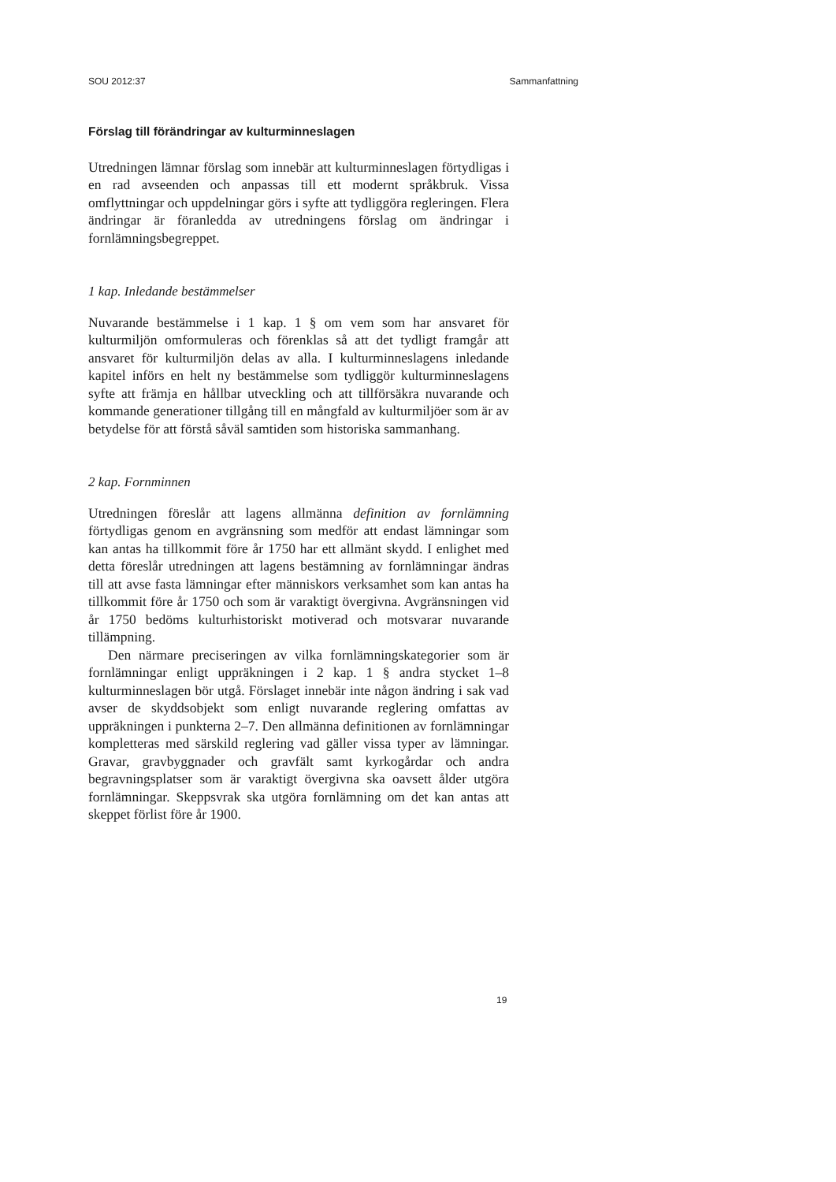SOU 2012:37 Sammanfattning
Förslag till förändringar av kulturminneslagen
Utredningen lämnar förslag som innebär att kulturminneslagen förtydligas i en rad avseenden och anpassas till ett modernt språkbruk. Vissa omflyttningar och uppdelningar görs i syfte att tydliggöra regleringen. Flera ändringar är föranledda av utredningens förslag om ändringar i fornlämningsbegreppet.
1 kap. Inledande bestämmelser
Nuvarande bestämmelse i 1 kap. 1 § om vem som har ansvaret för kulturmiljön omformuleras och förenklas så att det tydligt framgår att ansvaret för kulturmiljön delas av alla. I kulturminneslagens inledande kapitel införs en helt ny bestämmelse som tydliggör kulturminneslagens syfte att främja en hållbar utveckling och att tillförsäkra nuvarande och kommande generationer tillgång till en mångfald av kulturmiljöer som är av betydelse för att förstå såväl samtiden som historiska sammanhang.
2 kap. Fornminnen
Utredningen föreslår att lagens allmänna definition av fornlämning förtydligas genom en avgränsning som medför att endast lämningar som kan antas ha tillkommit före år 1750 har ett allmänt skydd. I enlighet med detta föreslår utredningen att lagens bestämning av fornlämningar ändras till att avse fasta lämningar efter människors verksamhet som kan antas ha tillkommit före år 1750 och som är varaktigt övergivna. Avgränsningen vid år 1750 bedöms kulturhistoriskt motiverad och motsvarar nuvarande tillämpning.
Den närmare preciseringen av vilka fornlämningskategorier som är fornlämningar enligt uppräkningen i 2 kap. 1 § andra stycket 1–8 kulturminneslagen bör utgå. Förslaget innebär inte någon ändring i sak vad avser de skyddsobjekt som enligt nuvarande reglering omfattas av uppräkningen i punkterna 2–7. Den allmänna definitionen av fornlämningar kompletteras med särskild reglering vad gäller vissa typer av lämningar. Gravar, gravbyggnader och gravfält samt kyrkogårdar och andra begravningsplatser som är varaktigt övergivna ska oavsett ålder utgöra fornlämningar. Skeppsvrak ska utgöra fornlämning om det kan antas att skeppet förlist före år 1900.
19